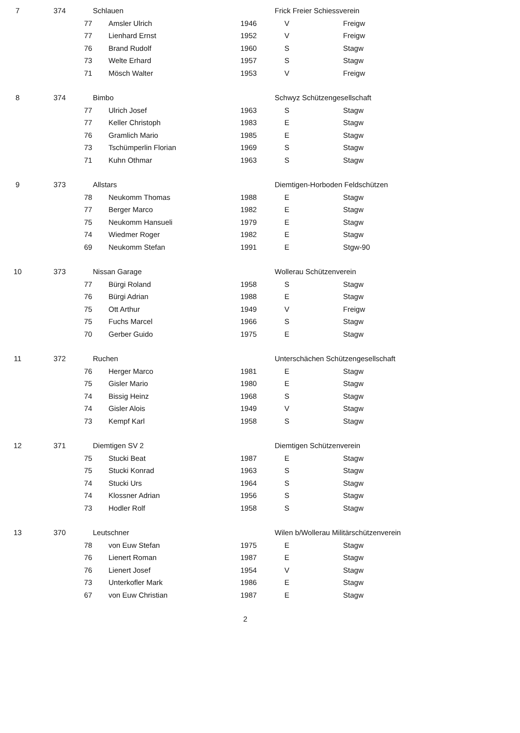| 7 | 374 | Schlauen | | | Frick Freier Schiessverein | | |
| | | 77 | Amsler Ulrich | 1946 | V | | Freigw |
| | | 77 | Lienhard Ernst | 1952 | V | | Freigw |
| | | 76 | Brand Rudolf | 1960 | S | | Stagw |
| | | 73 | Welte Erhard | 1957 | S | | Stagw |
| | | 71 | Mösch Walter | 1953 | V | | Freigw |
| 8 | 374 | Bimbo | | | Schwyz Schützengesellschaft | | |
| | | 77 | Ulrich Josef | 1963 | S | | Stagw |
| | | 77 | Keller Christoph | 1983 | E | | Stagw |
| | | 76 | Gramlich Mario | 1985 | E | | Stagw |
| | | 73 | Tschümperlin Florian | 1969 | S | | Stagw |
| | | 71 | Kuhn Othmar | 1963 | S | | Stagw |
| 9 | 373 | Allstars | | | Diemtigen-Horboden Feldschützen | | |
| | | 78 | Neukomm Thomas | 1988 | E | | Stagw |
| | | 77 | Berger Marco | 1982 | E | | Stagw |
| | | 75 | Neukomm Hansueli | 1979 | E | | Stagw |
| | | 74 | Wiedmer Roger | 1982 | E | | Stagw |
| | | 69 | Neukomm Stefan | 1991 | E | | Stgw-90 |
| 10 | 373 | Nissan Garage | | | Wollerau Schützenverein | | |
| | | 77 | Bürgi Roland | 1958 | S | | Stagw |
| | | 76 | Bürgi Adrian | 1988 | E | | Stagw |
| | | 75 | Ott Arthur | 1949 | V | | Freigw |
| | | 75 | Fuchs Marcel | 1966 | S | | Stagw |
| | | 70 | Gerber Guido | 1975 | E | | Stagw |
| 11 | 372 | Ruchen | | | Unterschächen Schützengesellschaft | | |
| | | 76 | Herger Marco | 1981 | E | | Stagw |
| | | 75 | Gisler Mario | 1980 | E | | Stagw |
| | | 74 | Bissig Heinz | 1968 | S | | Stagw |
| | | 74 | Gisler Alois | 1949 | V | | Stagw |
| | | 73 | Kempf Karl | 1958 | S | | Stagw |
| 12 | 371 | Diemtigen SV 2 | | | Diemtigen Schützenverein | | |
| | | 75 | Stucki Beat | 1987 | E | | Stagw |
| | | 75 | Stucki Konrad | 1963 | S | | Stagw |
| | | 74 | Stucki Urs | 1964 | S | | Stagw |
| | | 74 | Klossner Adrian | 1956 | S | | Stagw |
| | | 73 | Hodler Rolf | 1958 | S | | Stagw |
| 13 | 370 | Leutschner | | | Wilen b/Wollerau Militärschützenverein | | |
| | | 78 | von Euw Stefan | 1975 | E | | Stagw |
| | | 76 | Lienert Roman | 1987 | E | | Stagw |
| | | 76 | Lienert Josef | 1954 | V | | Stagw |
| | | 73 | Unterkofler Mark | 1986 | E | | Stagw |
| | | 67 | von Euw Christian | 1987 | E | | Stagw |
2